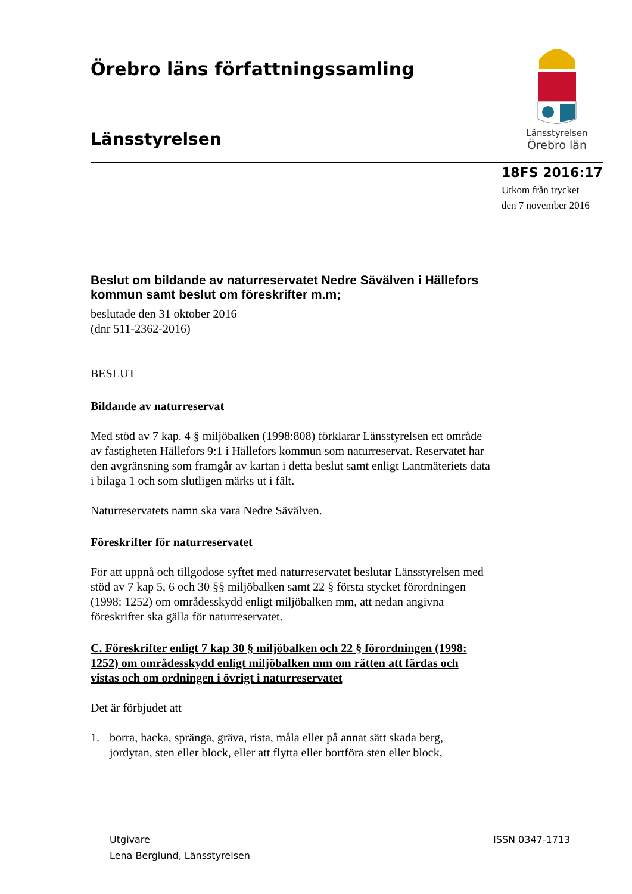Länsstyrelsen
Örebro län
Örebro läns författningssamling
Länsstyrelsen
18FS 2016:17
Utkom från trycket
den 7 november 2016
Beslut om bildande av naturreservatet Nedre Sävälven i Hällefors kommun samt beslut om föreskrifter m.m;
beslutade den 31 oktober 2016
(dnr 511-2362-2016)
BESLUT
Bildande av naturreservat
Med stöd av 7 kap. 4 § miljöbalken (1998:808) förklarar Länsstyrelsen ett område av fastigheten Hällefors 9:1 i Hällefors kommun som naturreservat. Reservatet har den avgränsning som framgår av kartan i detta beslut samt enligt Lantmäteriets data i bilaga 1 och som slutligen märks ut i fält.
Naturreservatets namn ska vara Nedre Sävälven.
Föreskrifter för naturreservatet
För att uppnå och tillgodose syftet med naturreservatet beslutar Länsstyrelsen med stöd av 7 kap 5, 6 och 30 §§ miljöbalken samt 22 § första stycket förordningen (1998: 1252) om områdesskydd enligt miljöbalken mm, att nedan angivna föreskrifter ska gälla för naturreservatet.
C. Föreskrifter enligt 7 kap 30 § miljöbalken och 22 § förordningen (1998: 1252) om områdesskydd enligt miljöbalken mm om rätten att färdas och vistas och om ordningen i övrigt i naturreservatet
Det är förbjudet att
1. borra, hacka, spränga, gräva, rista, måla eller på annat sätt skada berg, jordytan, sten eller block, eller att flytta eller bortföra sten eller block,
Utgivare
Lena Berglund, Länsstyrelsen
ISSN 0347-1713